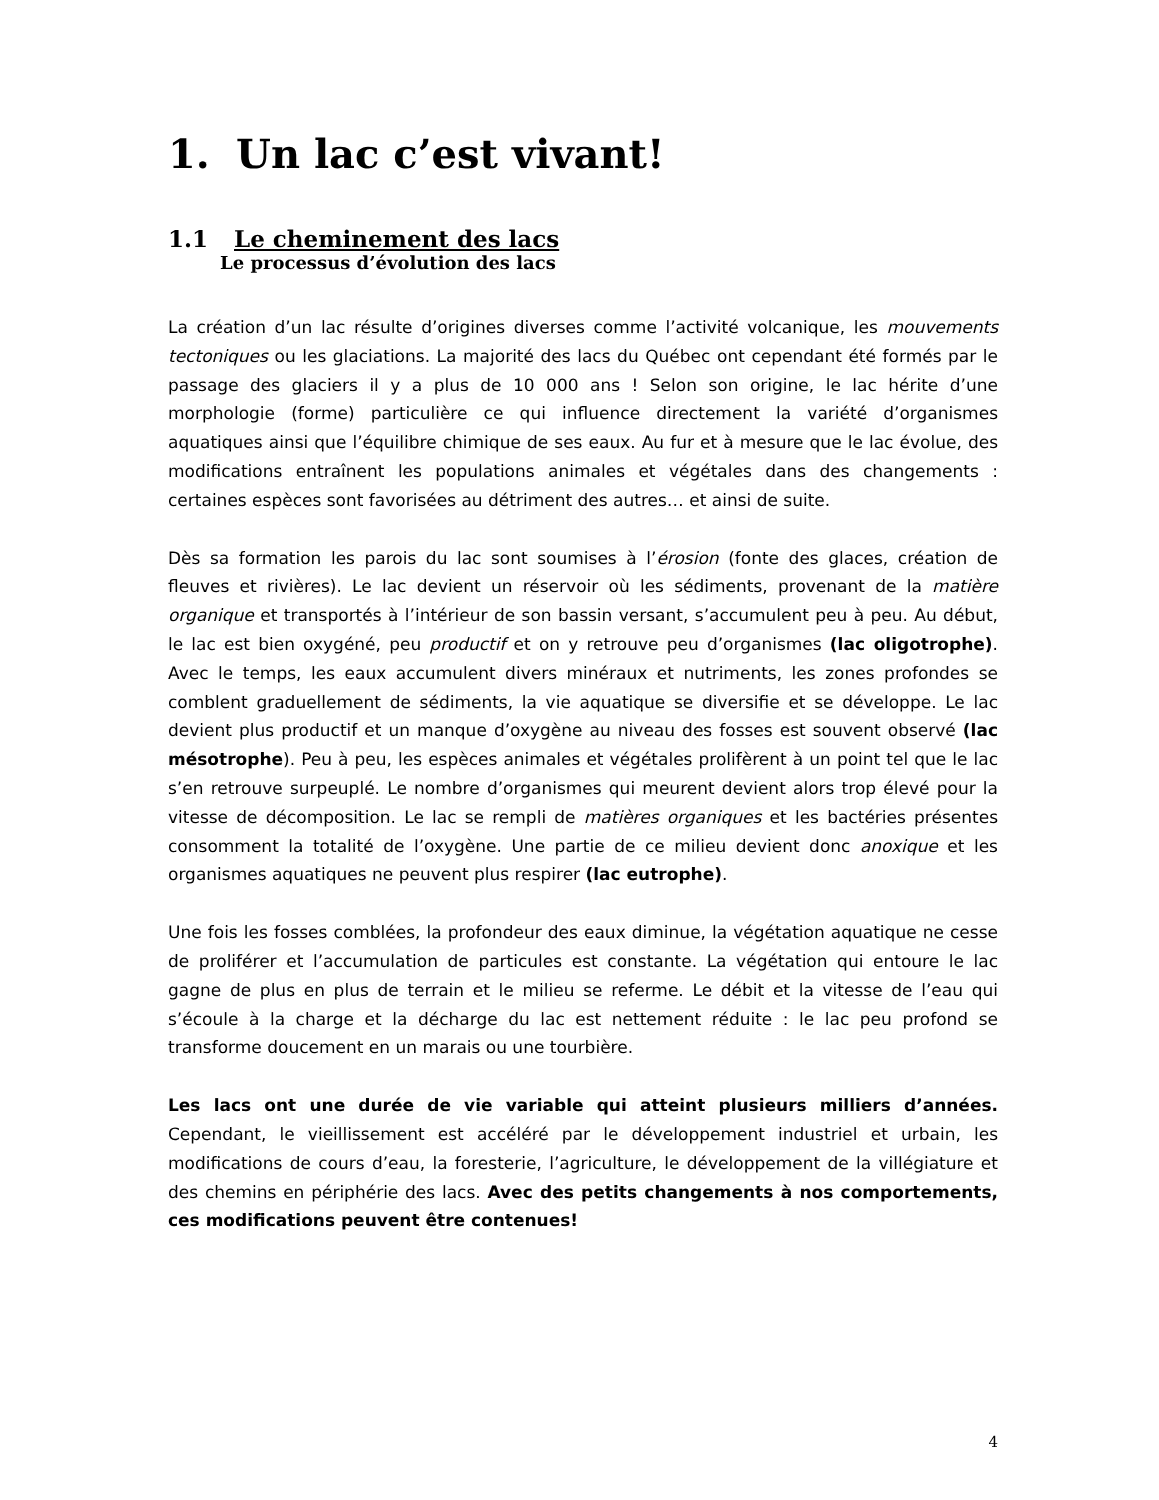1. Un lac c’est vivant!
1.1 Le cheminement des lacs
Le processus d’évolution des lacs
La création d’un lac résulte d’origines diverses comme l’activité volcanique, les mouvements tectoniques ou les glaciations. La majorité des lacs du Québec ont cependant été formés par le passage des glaciers il y a plus de 10 000 ans ! Selon son origine, le lac hérite d’une morphologie (forme) particulière ce qui influence directement la variété d’organismes aquatiques ainsi que l’équilibre chimique de ses eaux. Au fur et à mesure que le lac évolue, des modifications entraînent les populations animales et végétales dans des changements : certaines espèces sont favorisées au détriment des autres… et ainsi de suite.
Dès sa formation les parois du lac sont soumises à l’érosion (fonte des glaces, création de fleuves et rivières). Le lac devient un réservoir où les sédiments, provenant de la matière organique et transportés à l’intérieur de son bassin versant, s’accumulent peu à peu. Au début, le lac est bien oxygéné, peu productif et on y retrouve peu d’organismes (lac oligotrophe). Avec le temps, les eaux accumulent divers minéraux et nutriments, les zones profondes se comblent graduellement de sédiments, la vie aquatique se diversifie et se développe. Le lac devient plus productif et un manque d’oxygène au niveau des fosses est souvent observé (lac mésotrophe). Peu à peu, les espèces animales et végétales prolifèrent à un point tel que le lac s’en retrouve surpeuplé. Le nombre d’organismes qui meurent devient alors trop élevé pour la vitesse de décomposition. Le lac se rempli de matières organiques et les bactéries présentes consomment la totalité de l’oxygène. Une partie de ce milieu devient donc anoxique et les organismes aquatiques ne peuvent plus respirer (lac eutrophe).
Une fois les fosses comblées, la profondeur des eaux diminue, la végétation aquatique ne cesse de proliférer et l’accumulation de particules est constante. La végétation qui entoure le lac gagne de plus en plus de terrain et le milieu se referme. Le débit et la vitesse de l’eau qui s’écoule à la charge et la décharge du lac est nettement réduite : le lac peu profond se transforme doucement en un marais ou une tourbière.
Les lacs ont une durée de vie variable qui atteint plusieurs milliers d’années. Cependant, le vieillissement est accéléré par le développement industriel et urbain, les modifications de cours d’eau, la foresterie, l’agriculture, le développement de la villégiature et des chemins en périphérie des lacs. Avec des petits changements à nos comportements, ces modifications peuvent être contenues!
4